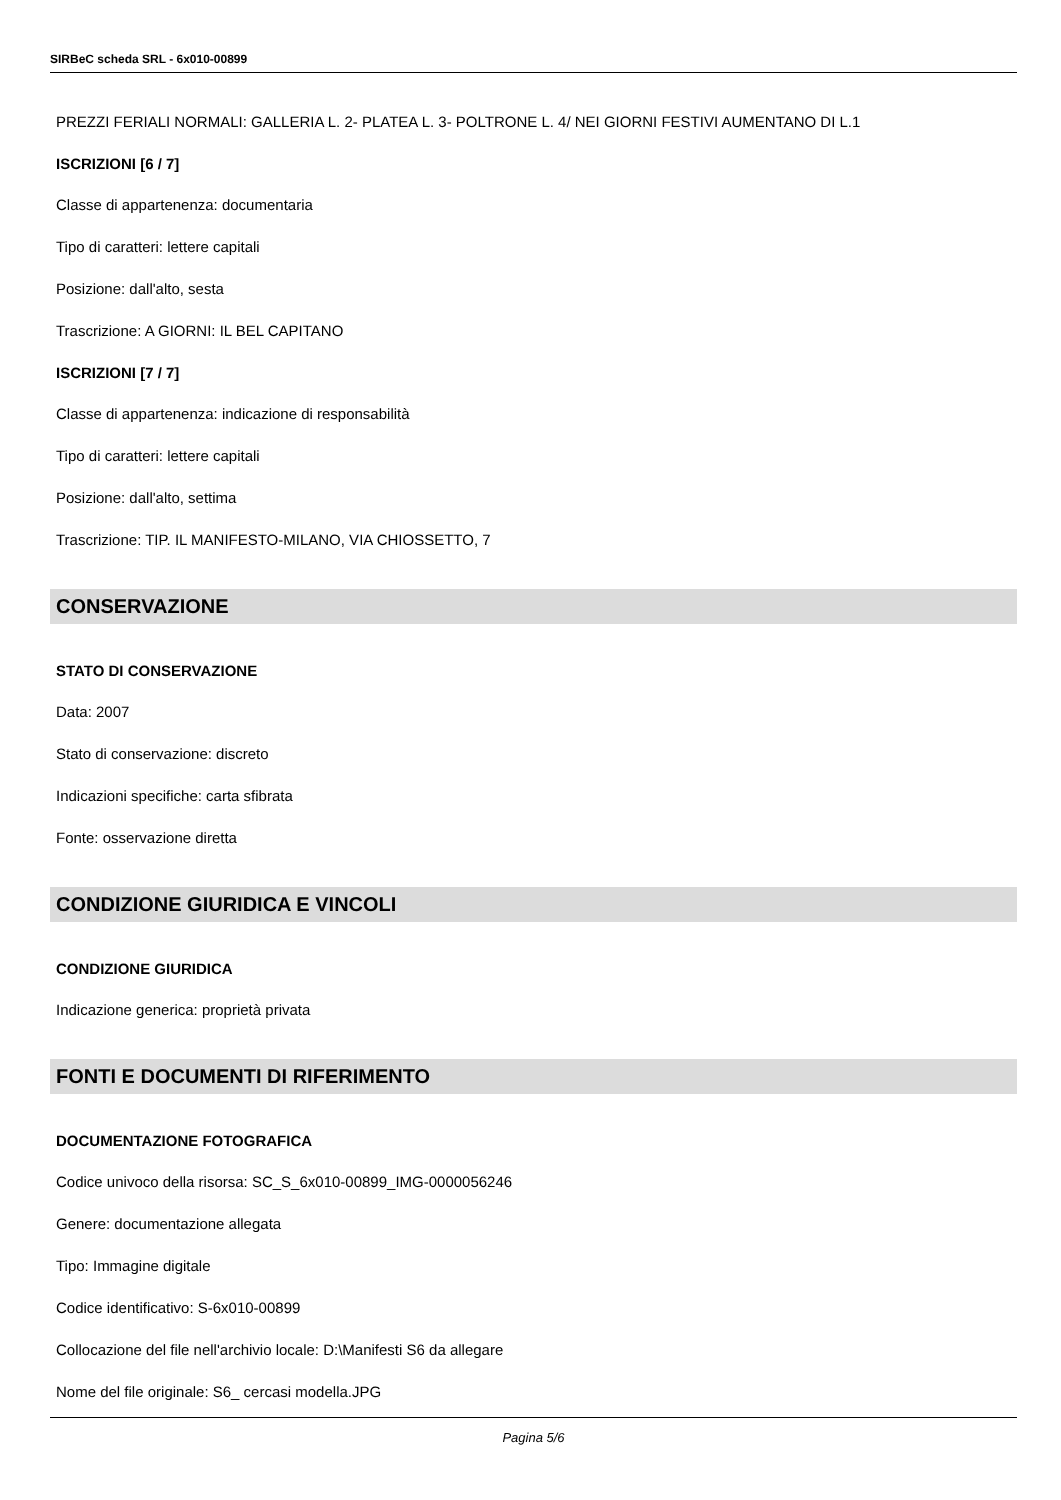SIRBeC scheda SRL - 6x010-00899
PREZZI FERIALI NORMALI: GALLERIA L. 2- PLATEA L. 3- POLTRONE L. 4/ NEI GIORNI FESTIVI AUMENTANO DI L.1
ISCRIZIONI [6 / 7]
Classe di appartenenza: documentaria
Tipo di caratteri: lettere capitali
Posizione: dall'alto, sesta
Trascrizione: A GIORNI: IL BEL CAPITANO
ISCRIZIONI [7 / 7]
Classe di appartenenza: indicazione di responsabilità
Tipo di caratteri: lettere capitali
Posizione: dall'alto, settima
Trascrizione: TIP. IL MANIFESTO-MILANO, VIA CHIOSSETTO, 7
CONSERVAZIONE
STATO DI CONSERVAZIONE
Data: 2007
Stato di conservazione: discreto
Indicazioni specifiche: carta sfibrata
Fonte: osservazione diretta
CONDIZIONE GIURIDICA E VINCOLI
CONDIZIONE GIURIDICA
Indicazione generica: proprietà privata
FONTI E DOCUMENTI DI RIFERIMENTO
DOCUMENTAZIONE FOTOGRAFICA
Codice univoco della risorsa: SC_S_6x010-00899_IMG-0000056246
Genere: documentazione allegata
Tipo: Immagine digitale
Codice identificativo: S-6x010-00899
Collocazione del file nell'archivio locale: D:\Manifesti S6 da allegare
Nome del file originale: S6_ cercasi modella.JPG
Pagina 5/6